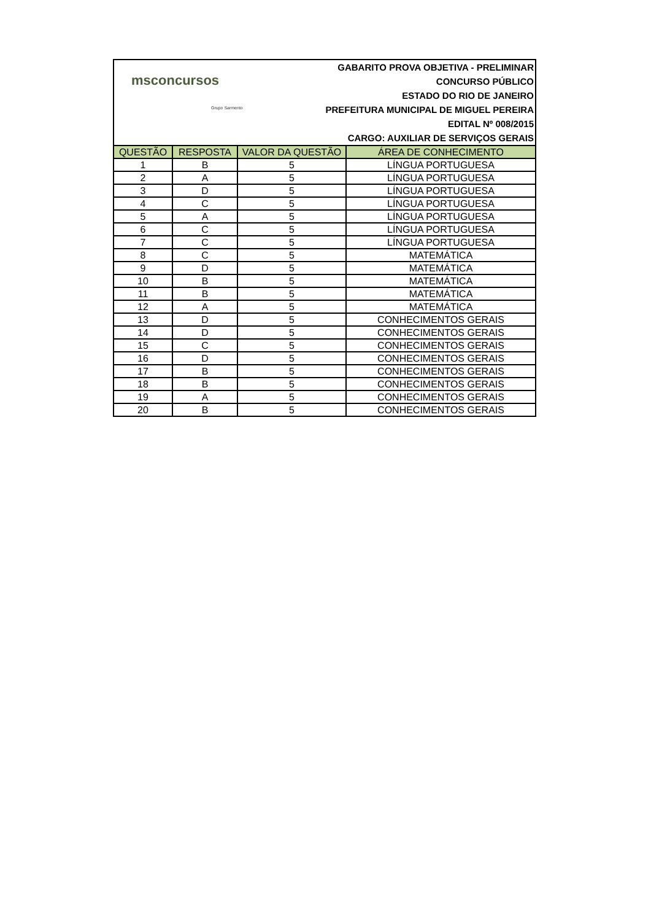msconcursos
Grupo Sarmento
GABARITO PROVA OBJETIVA - PRELIMINAR
CONCURSO PÚBLICO
ESTADO DO RIO DE JANEIRO
PREFEITURA MUNICIPAL DE MIGUEL PEREIRA
EDITAL Nº 008/2015
CARGO: AUXILIAR DE SERVIÇOS GERAIS
| QUESTÃO | RESPOSTA | VALOR DA QUESTÃO | ÁREA DE CONHECIMENTO |
| --- | --- | --- | --- |
| 1 | B | 5 | LÍNGUA PORTUGUESA |
| 2 | A | 5 | LÍNGUA PORTUGUESA |
| 3 | D | 5 | LÍNGUA PORTUGUESA |
| 4 | C | 5 | LÍNGUA PORTUGUESA |
| 5 | A | 5 | LÍNGUA PORTUGUESA |
| 6 | C | 5 | LÍNGUA PORTUGUESA |
| 7 | C | 5 | LÍNGUA PORTUGUESA |
| 8 | C | 5 | MATEMÁTICA |
| 9 | D | 5 | MATEMÁTICA |
| 10 | B | 5 | MATEMÁTICA |
| 11 | B | 5 | MATEMÁTICA |
| 12 | A | 5 | MATEMÁTICA |
| 13 | D | 5 | CONHECIMENTOS GERAIS |
| 14 | D | 5 | CONHECIMENTOS GERAIS |
| 15 | C | 5 | CONHECIMENTOS GERAIS |
| 16 | D | 5 | CONHECIMENTOS GERAIS |
| 17 | B | 5 | CONHECIMENTOS GERAIS |
| 18 | B | 5 | CONHECIMENTOS GERAIS |
| 19 | A | 5 | CONHECIMENTOS GERAIS |
| 20 | B | 5 | CONHECIMENTOS GERAIS |